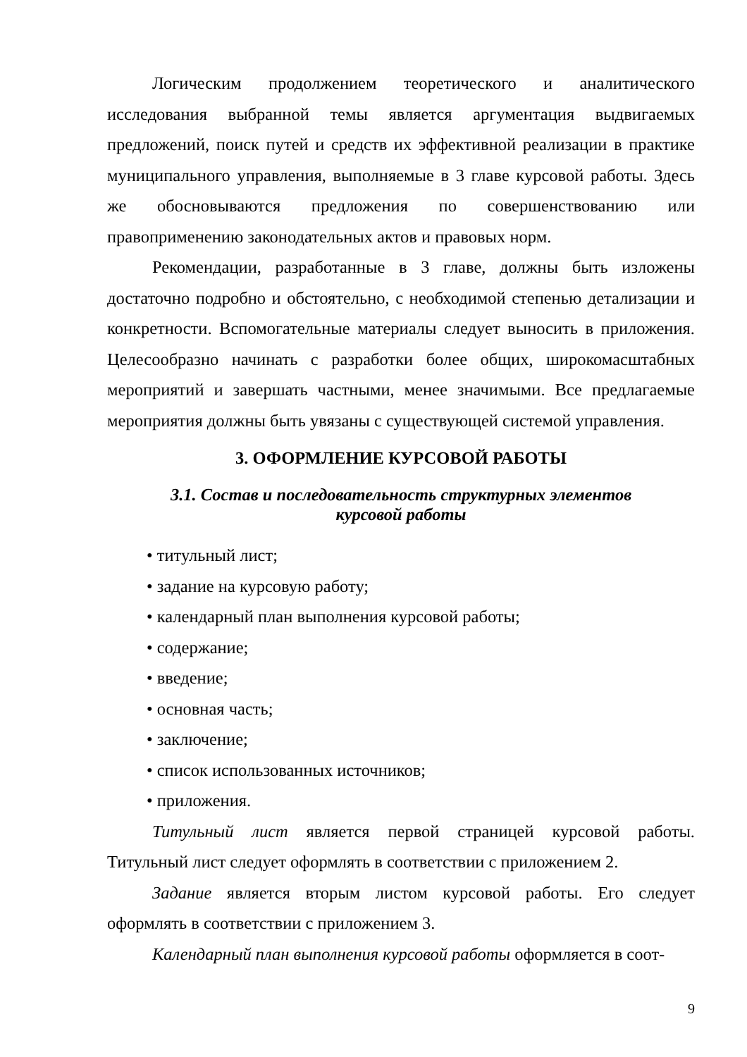Логическим продолжением теоретического и аналитического исследования выбранной темы является аргументация выдвигаемых предложений, поиск путей и средств их эффективной реализации в практике муниципального управления, выполняемые в 3 главе курсовой работы. Здесь же обосновываются предложения по совершенствованию или правоприменению законодательных актов и правовых норм.
Рекомендации, разработанные в 3 главе, должны быть изложены достаточно подробно и обстоятельно, с необходимой степенью детализации и конкретности. Вспомогательные материалы следует выносить в приложения. Целесообразно начинать с разработки более общих, широкомасштабных мероприятий и завершать частными, менее значимыми. Все предлагаемые мероприятия должны быть увязаны с существующей системой управления.
3. ОФОРМЛЕНИЕ КУРСОВОЙ РАБОТЫ
3.1. Состав и последовательность структурных элементов
курсовой работы
• титульный лист;
• задание на курсовую работу;
• календарный план выполнения курсовой работы;
• содержание;
• введение;
• основная часть;
• заключение;
• список использованных источников;
• приложения.
Титульный лист является первой страницей курсовой работы. Титульный лист следует оформлять в соответствии с приложением 2.
Задание является вторым листом курсовой работы. Его следует оформлять в соответствии с приложением 3.
Календарный план выполнения курсовой работы оформляется в соот-
9